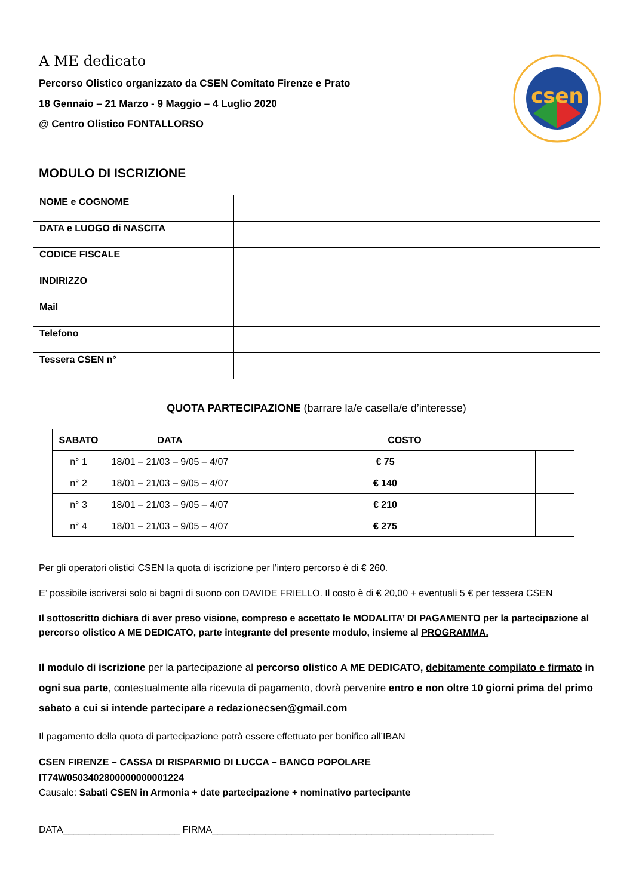csen
A ME dedicato
Percorso Olistico organizzato da CSEN Comitato Firenze e Prato
18 Gennaio – 21 Marzo - 9 Maggio – 4 Luglio 2020
@ Centro Olistico FONTALLORSO
MODULO DI ISCRIZIONE
| NOME e COGNOME | |
| DATA e LUOGO di NASCITA | |
| CODICE FISCALE | |
| INDIRIZZO | |
| Mail | |
| Telefono | |
| Tessera CSEN n° | |
QUOTA PARTECIPAZIONE (barrare la/e casella/e d’interesse)
| SABATO | DATA | COSTO | |
| --- | --- | --- | --- |
| n° 1 | 18/01 – 21/03 – 9/05 – 4/07 | € 75 | |
| n° 2 | 18/01 – 21/03 – 9/05 – 4/07 | € 140 | |
| n° 3 | 18/01 – 21/03 – 9/05 – 4/07 | € 210 | |
| n° 4 | 18/01 – 21/03 – 9/05 – 4/07 | € 275 | |
Per gli operatori olistici CSEN la quota di iscrizione per l’intero percorso è di € 260.
E’ possibile iscriversi solo ai bagni di suono con DAVIDE FRIELLO. Il costo è di € 20,00 + eventuali 5 € per tessera CSEN
Il sottoscritto dichiara di aver preso visione, compreso e accettato le MODALITA’ DI PAGAMENTO per la partecipazione al percorso olistico A ME DEDICATO, parte integrante del presente modulo, insieme al PROGRAMMA.
Il modulo di iscrizione per la partecipazione al percorso olistico A ME DEDICATO, debitamente compilato e firmato in ogni sua parte, contestualmente alla ricevuta di pagamento, dovrà pervenire entro e non oltre 10 giorni prima del primo sabato a cui si intende partecipare a redazionecsen@gmail.com
Il pagamento della quota di partecipazione potrà essere effettuato per bonifico all’IBAN
CSEN FIRENZE – CASSA DI RISPARMIO DI LUCCA – BANCO POPOLARE
IT74W0503402800000000001224
Causale: Sabati CSEN in Armonia + date partecipazione + nominativo partecipante
DATA______________________ FIRMA_____________________________________________________